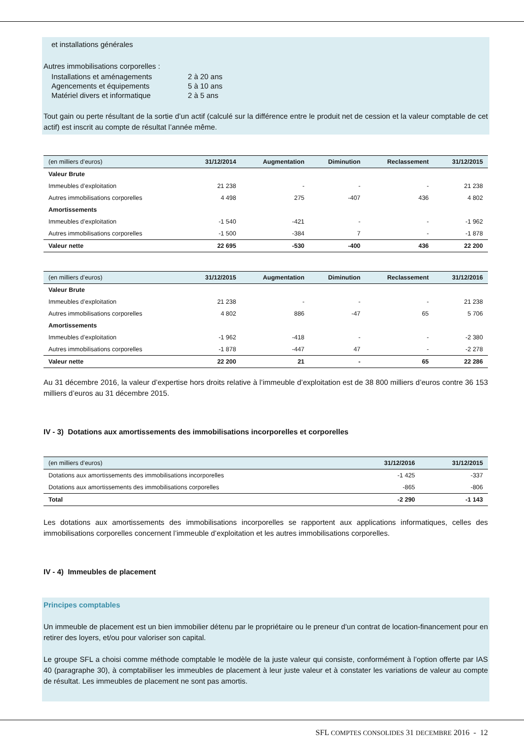et installations générales
Autres immobilisations corporelles :
| Installations et aménagements | 2 à 20 ans |
| Agencements et équipements | 5 à 10 ans |
| Matériel divers et informatique | 2 à 5 ans |
Tout gain ou perte résultant de la sortie d’un actif (calculé sur la différence entre le produit net de cession et la valeur comptable de cet actif) est inscrit au compte de résultat l’année même.
| (en milliers d’euros) | 31/12/2014 | Augmentation | Diminution | Reclassement | 31/12/2015 |
| --- | --- | --- | --- | --- | --- |
| Valeur Brute | | | | | |
| Immeubles d’exploitation | 21 238 | - | - | - | 21 238 |
| Autres immobilisations corporelles | 4 498 | 275 | -407 | 436 | 4 802 |
| Amortissements | | | | | |
| Immeubles d’exploitation | -1 540 | -421 | - | - | -1 962 |
| Autres immobilisations corporelles | -1 500 | -384 | 7 | - | -1 878 |
| Valeur nette | 22 695 | -530 | -400 | 436 | 22 200 |
| (en milliers d’euros) | 31/12/2015 | Augmentation | Diminution | Reclassement | 31/12/2016 |
| --- | --- | --- | --- | --- | --- |
| Valeur Brute | | | | | |
| Immeubles d’exploitation | 21 238 | - | - | - | 21 238 |
| Autres immobilisations corporelles | 4 802 | 886 | -47 | 65 | 5 706 |
| Amortissements | | | | | |
| Immeubles d’exploitation | -1 962 | -418 | - | - | -2 380 |
| Autres immobilisations corporelles | -1 878 | -447 | 47 | - | -2 278 |
| Valeur nette | 22 200 | 21 | - | 65 | 22 286 |
Au 31 décembre 2016, la valeur d’expertise hors droits relative à l’immeuble d’exploitation est de 38 800 milliers d’euros contre 36 153 milliers d’euros au 31 décembre 2015.
IV - 3) Dotations aux amortissements des immobilisations incorporelles et corporelles
| (en milliers d’euros) | 31/12/2016 | 31/12/2015 |
| --- | --- | --- |
| Dotations aux amortissements des immobilisations incorporelles | -1 425 | -337 |
| Dotations aux amortissements des immobilisations corporelles | -865 | -806 |
| Total | -2 290 | -1 143 |
Les dotations aux amortissements des immobilisations incorporelles se rapportent aux applications informatiques, celles des immobilisations corporelles concernent l’immeuble d’exploitation et les autres immobilisations corporelles.
IV - 4) Immeubles de placement
Principes comptables
Un immeuble de placement est un bien immobilier détenu par le propriétaire ou le preneur d’un contrat de location-financement pour en retirer des loyers, et/ou pour valoriser son capital.
Le groupe SFL a choisi comme méthode comptable le modèle de la juste valeur qui consiste, conformément à l’option offerte par IAS 40 (paragraphe 30), à comptabiliser les immeubles de placement à leur juste valeur et à constater les variations de valeur au compte de résultat. Les immeubles de placement ne sont pas amortis.
SFL COMPTES CONSOLIDES 31 DECEMBRE 2016 - 12